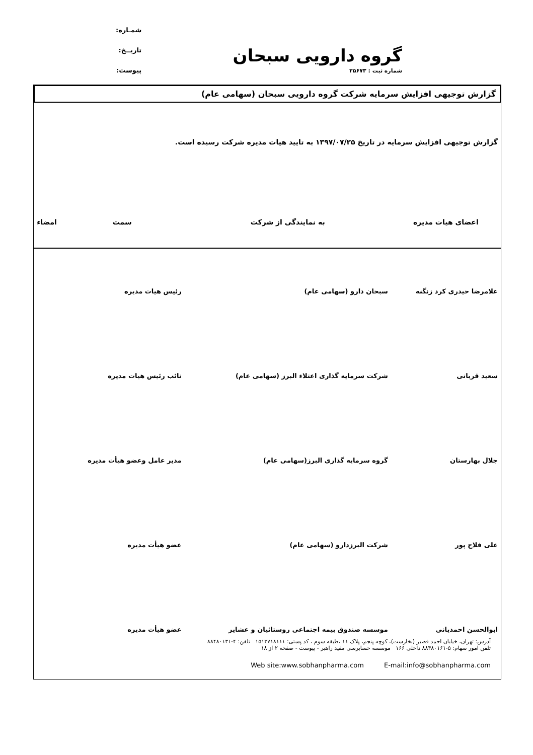گروه دارویی سبحان
شماره ثبت : ۲۵۶۷۳
شمـاره:
تاریــخ:
پیوست:
گزارش توجیهی افزایش سرمایه شرکت گروه دارویی سبحان (سهامی عام)
گزارش توجیهی افزایش سرمایه در تاریخ ۱۳۹۷/۰۷/۲۵ به تایید هیات مدیره شرکت رسیده است.
| اعضای هیات مدیره | به نمایندگی از شرکت | سمت | امضاء |
| --- | --- | --- | --- |
| غلامرضا حیدری کرد زنگنه | سبحان دارو (سهامی عام) | رئیس هیات مدیره | |
| سعید قربانی | شرکت سرمایه گذاری اعتلاء البرز (سهامی عام) | نائب رئیس هیات مدیره | |
| جلال بهارستان | گروه سرمایه گذاری البرز(سهامی عام) | مدیر عامل وعضو هیأت مدیره | |
| علی فلاح پور | شرکت البرزدارو (سهامی عام) | عضو هیأت مدیره | |
| ابوالحسن احمدیانی | موسسه صندوق بیمه اجتماعی روستائیان و عشایر | عضو هیأت مدیره | |
آدرس: تهران، خیابان احمد قصیر (بخارست)، کوچه پنجم، پلاک ۱۱ ،طبقه سوم ، کد پستی: ۱۵۱۳۷۱۸۱۱۱ تلفن: ۴-۸۸۴۸۰۱۳۱
تلفن امور سهام: ۵-۸۸۴۸۰۱۶۱ داخلی ۱۶۶ موسسه حسابرسی مفید راهبر - پیوست - صفحه ۲ از ۱۸
Web site:www.sobhanpharma.com E-mail:info@sobhanpharma.com